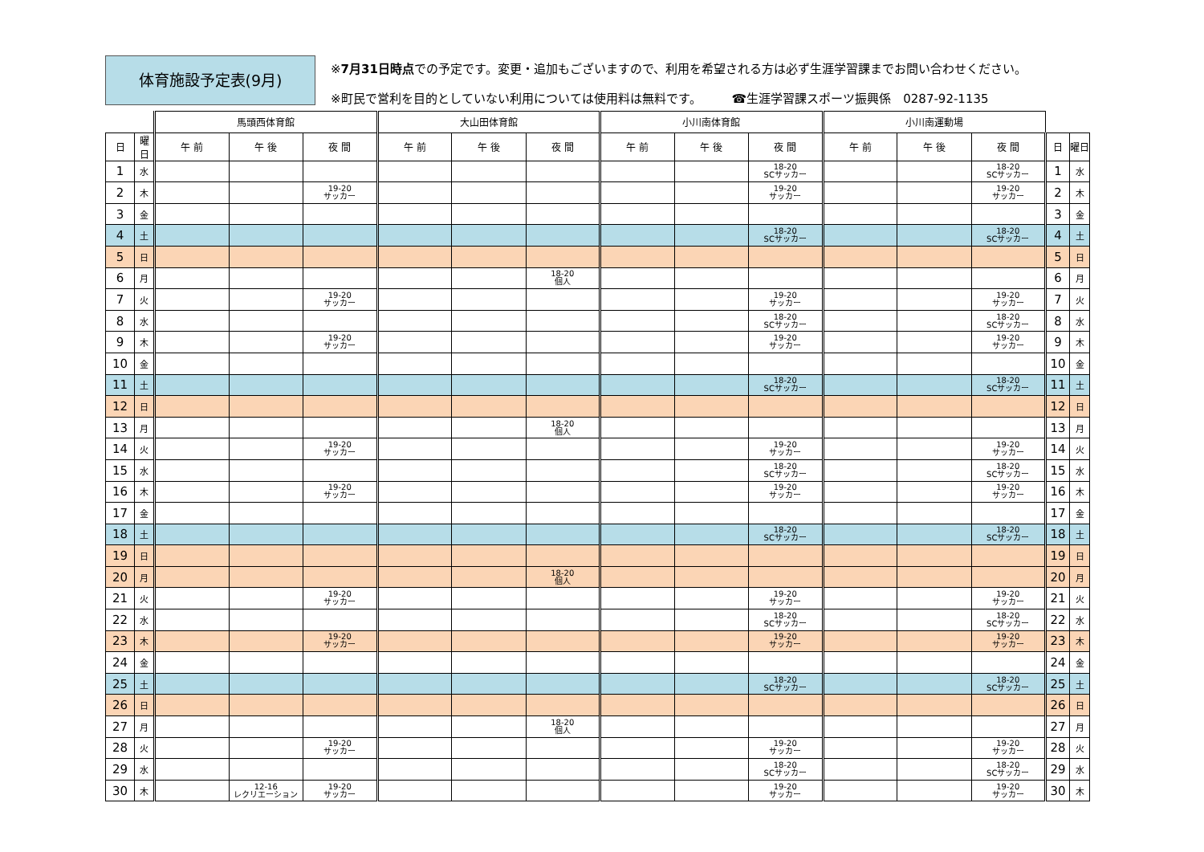体育施設予定表(9月)
※7月31日時点での予定です。変更・追加もございますので、利用を希望される方は必ず生涯学習課までお問い合わせください。
※町民で営利を目的としていない利用については使用料は無料です。　　　☎生涯学習課スポーツ振興係　0287-92-1135
| | | 馬頭西体育館 | | | 大山田体育館 | | | 小川南体育館 | | | 小川南運動場 | | | | |
| --- | --- | --- | --- | --- | --- | --- | --- | --- | --- | --- | --- | --- | --- | --- | --- |
| 日 | 曜日 | 午 前 | 午 後 | 夜 間 | 午 前 | 午 後 | 夜 間 | 午 前 | 午 後 | 夜 間 | 午 前 | 午 後 | 夜 間 | 日 | 曜日 |
| 1 | 水 | | | | | | | | | 18-20 SCサッカー | | | 18-20 SCサッカー | 1 | 水 |
| 2 | 木 | | | 19-20 サッカー | | | | | | 19-20 サッカー | | | 19-20 サッカー | 2 | 木 |
| 3 | 金 | | | | | | | | | | | | | 3 | 金 |
| 4 | 土 | | | | | | | | | 18-20 SCサッカー | | | 18-20 SCサッカー | 4 | 土 |
| 5 | 日 | | | | | | | | | | | | | 5 | 日 |
| 6 | 月 | | | | | | 18-20 個人 | | | | | | | 6 | 月 |
| 7 | 火 | | | 19-20 サッカー | | | | | | 19-20 サッカー | | | 19-20 サッカー | 7 | 火 |
| 8 | 水 | | | | | | | | | 18-20 SCサッカー | | | 18-20 SCサッカー | 8 | 水 |
| 9 | 木 | | | 19-20 サッカー | | | | | | 19-20 サッカー | | | 19-20 サッカー | 9 | 木 |
| 10 | 金 | | | | | | | | | | | | | 10 | 金 |
| 11 | 土 | | | | | | | | | 18-20 SCサッカー | | | 18-20 SCサッカー | 11 | 土 |
| 12 | 日 | | | | | | | | | | | | | 12 | 日 |
| 13 | 月 | | | | | | 18-20 個人 | | | | | | | 13 | 月 |
| 14 | 火 | | | 19-20 サッカー | | | | | | 19-20 サッカー | | | 19-20 サッカー | 14 | 火 |
| 15 | 水 | | | | | | | | | 18-20 SCサッカー | | | 18-20 SCサッカー | 15 | 水 |
| 16 | 木 | | | 19-20 サッカー | | | | | | 19-20 サッカー | | | 19-20 サッカー | 16 | 木 |
| 17 | 金 | | | | | | | | | | | | | 17 | 金 |
| 18 | 土 | | | | | | | | | 18-20 SCサッカー | | | 18-20 SCサッカー | 18 | 土 |
| 19 | 日 | | | | | | | | | | | | | 19 | 日 |
| 20 | 月 | | | | | | 18-20 個人 | | | | | | | 20 | 月 |
| 21 | 火 | | | 19-20 サッカー | | | | | | 19-20 サッカー | | | 19-20 サッカー | 21 | 火 |
| 22 | 水 | | | | | | | | | 18-20 SCサッカー | | | 18-20 SCサッカー | 22 | 水 |
| 23 | 木 | | | 19-20 サッカー | | | | | | 19-20 サッカー | | | 19-20 サッカー | 23 | 木 |
| 24 | 金 | | | | | | | | | | | | | 24 | 金 |
| 25 | 土 | | | | | | | | | 18-20 SCサッカー | | | 18-20 SCサッカー | 25 | 土 |
| 26 | 日 | | | | | | | | | | | | | 26 | 日 |
| 27 | 月 | | | | | | 18-20 個人 | | | | | | | 27 | 月 |
| 28 | 火 | | | 19-20 サッカー | | | | | | 19-20 サッカー | | | 19-20 サッカー | 28 | 火 |
| 29 | 水 | | | | | | | | | 18-20 SCサッカー | | | 18-20 SCサッカー | 29 | 水 |
| 30 | 木 | | 12-16 レクリエーション | 19-20 サッカー | | | | | | 19-20 サッカー | | | 19-20 サッカー | 30 | 木 |